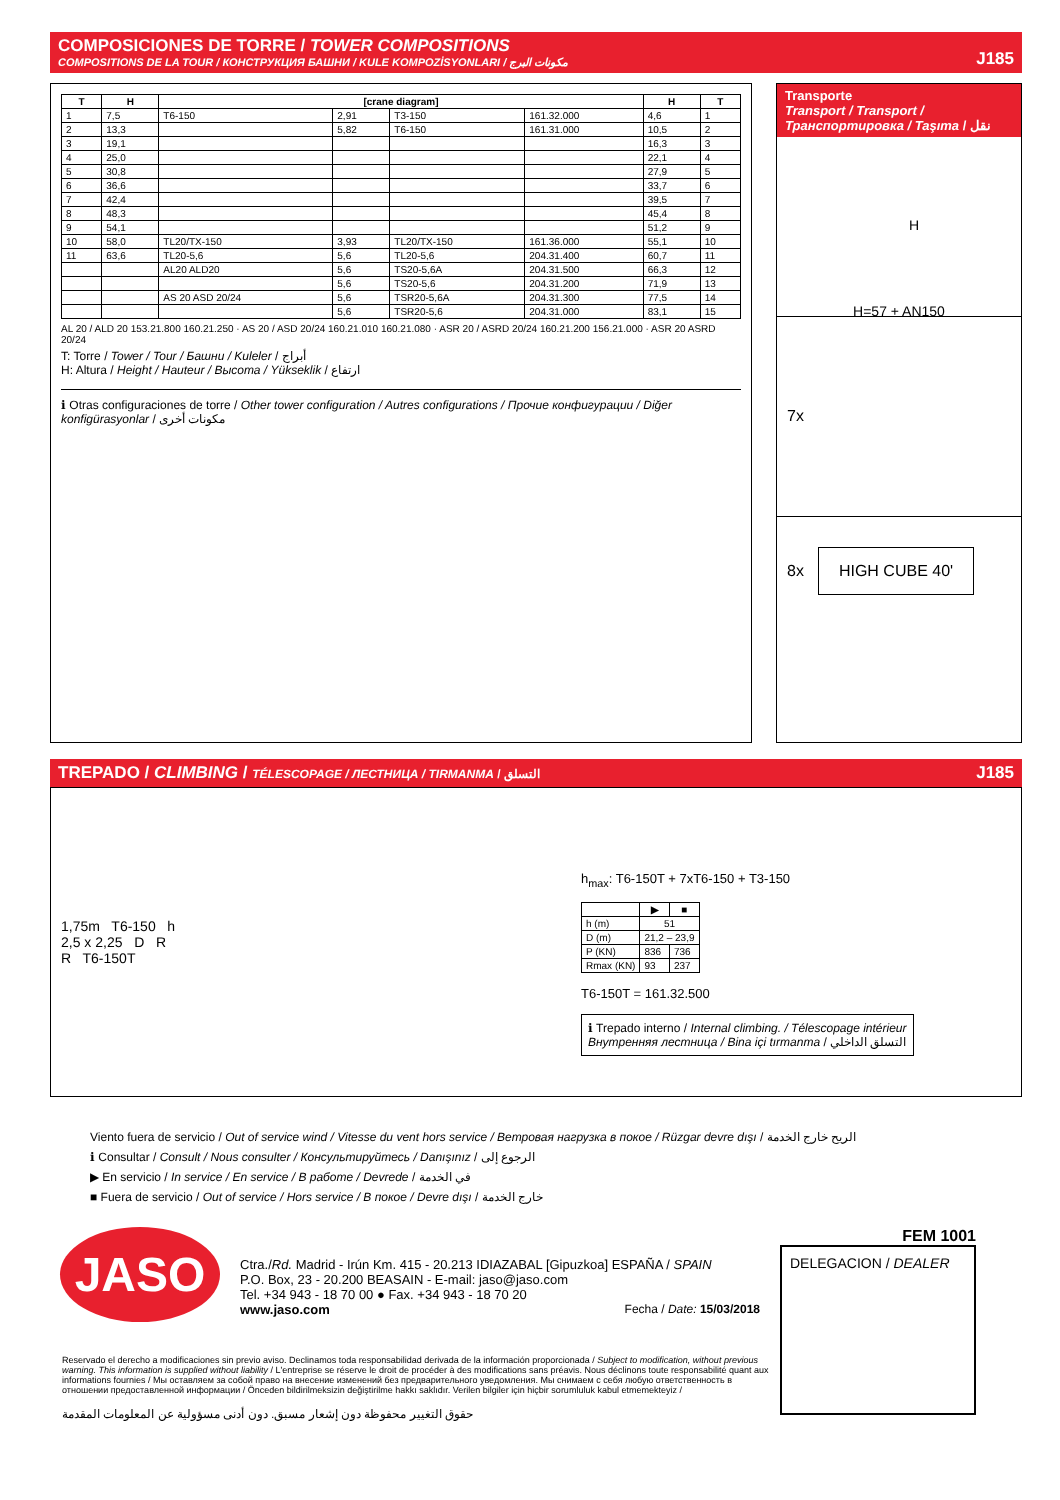COMPOSICIONES DE TORRE / TOWER COMPOSITIONS
COMPOSITIONS DE LA TOUR / КОНСТРУКЦИЯ БАШНИ / KULE KOMPOZİSYONLARI / مكونات البرج
J185
| T | H | [crane diagram] | | | | H | T |
| --- | --- | --- | --- | --- | --- | --- | --- |
| 1 | 7,5 | T6-150 | 2,91 | T3-150 | 161.32.000 | 4,6 | 1 |
| 2 | 13,3 | | 5,82 | T6-150 | 161.31.000 | 10,5 | 2 |
| 3 | 19,1 | | | | | 16,3 | 3 |
| 4 | 25,0 | | | | | 22,1 | 4 |
| 5 | 30,8 | | | | | 27,9 | 5 |
| 6 | 36,6 | | | | | 33,7 | 6 |
| 7 | 42,4 | | | | | 39,5 | 7 |
| 8 | 48,3 | | | | | 45,4 | 8 |
| 9 | 54,1 | | | | | 51,2 | 9 |
| 10 | 58,0 | TL20/TX-150 | 3,93 | TL20/TX-150 | 161.36.000 | 55,1 | 10 |
| 11 | 63,6 | TL20-5,6 | 5,6 | TL20-5,6 | 204.31.400 | 60,7 | 11 |
| | | AL20 ALD20 | 5,6 | TS20-5,6A | 204.31.500 | 66,3 | 12 |
| | | | 5,6 | TS20-5,6 | 204.31.200 | 71,9 | 13 |
| | | AS 20 ASD 20/24 | 5,6 | TSR20-5,6A | 204.31.300 | 77,5 | 14 |
| | | | 5,6 | TSR20-5,6 | 204.31.000 | 83,1 | 15 |
AL 20 / ALD 20 153.21.800 160.21.250 · AS 20 / ASD 20/24 160.21.010 160.21.080 · ASR 20 / ASRD 20/24 160.21.200 156.21.000 · ASR 20 ASRD 20/24
T: Torre / Tower / Tour / Башни / Kuleler / أبراج
H: Altura / Height / Hauteur / Высота / Yükseklik / ارتفاع
ℹ Otras configuraciones de torre / Other tower configuration / Autres configurations / Прочие конфигурации / Diğer konfigürasyonlar / مكونات أخرى
Transporte
Transport / Transport / Транспортировка / Taşıma / نقل
H
H=57 + AN150
7x
8x HIGH CUBE 40'
TREPADO / CLIMBING / TÉLESCOPAGE / ЛЕСТНИЦА / TIRMANMA / التسلق
J185
1,75m T6-150 h
2,5 x 2,25 D R
R T6-150T
h<sub>max</sub>: T6-150T + 7xT6-150 + T3-150
| | ▶ | ■ |
| --- | --- | --- |
| h (m) | 51 | |
| D (m) | 21,2 – 23,9 | |
| P (KN) | 836 | 736 |
| Rmax (KN) | 93 | 237 |
T6-150T = 161.32.500
ℹ Trepado interno / Internal climbing. / Télescopage intérieur
Внутренняя лестница / Bina içi tırmanma / التسلق الداخلي
Viento fuera de servicio / Out of service wind / Vitesse du vent hors service / Ветровая нагрузка в покое / Rüzgar devre dışı / الريح خارج الخدمة
ℹ Consultar / Consult / Nous consulter / Консультируйтесь / Danışınız / الرجوع إلى
▶ En servicio / In service / En service / В работе / Devrede / في الخدمة
■ Fuera de servicio / Out of service / Hors service / В покое / Devre dışı / خارج الخدمة
JASO
Ctra./Rd. Madrid - Irún Km. 415 - 20.213 IDIAZABAL [Gipuzkoa] ESPAÑA / SPAIN
P.O. Box, 23 - 20.200 BEASAIN - E-mail: jaso@jaso.com
Tel. +34 943 - 18 70 00 ● Fax. +34 943 - 18 70 20
www.jaso.com Fecha / Date: 15/03/2018
FEM 1001
DELEGACION / DEALER
Reservado el derecho a modificaciones sin previo aviso. Declinamos toda responsabilidad derivada de la información proporcionada / Subject to modification, without previous warning. This information is supplied without liability / L'entreprise se réserve le droit de procéder à des modifications sans préavis. Nous déclinons toute responsabilité quant aux informations fournies / Мы оставляем за собой право на внесение изменений без предварительного уведомления. Мы снимаем с себя любую ответственность в отношении предоставленной информации / Önceden bildirilmeksizin değiştirilme hakkı saklıdır. Verilen bilgiler için hiçbir sorumluluk kabul etmemekteyiz /
حقوق التغيير محفوظة دون إشعار مسبق. دون أدنى مسؤولية عن المعلومات المقدمة